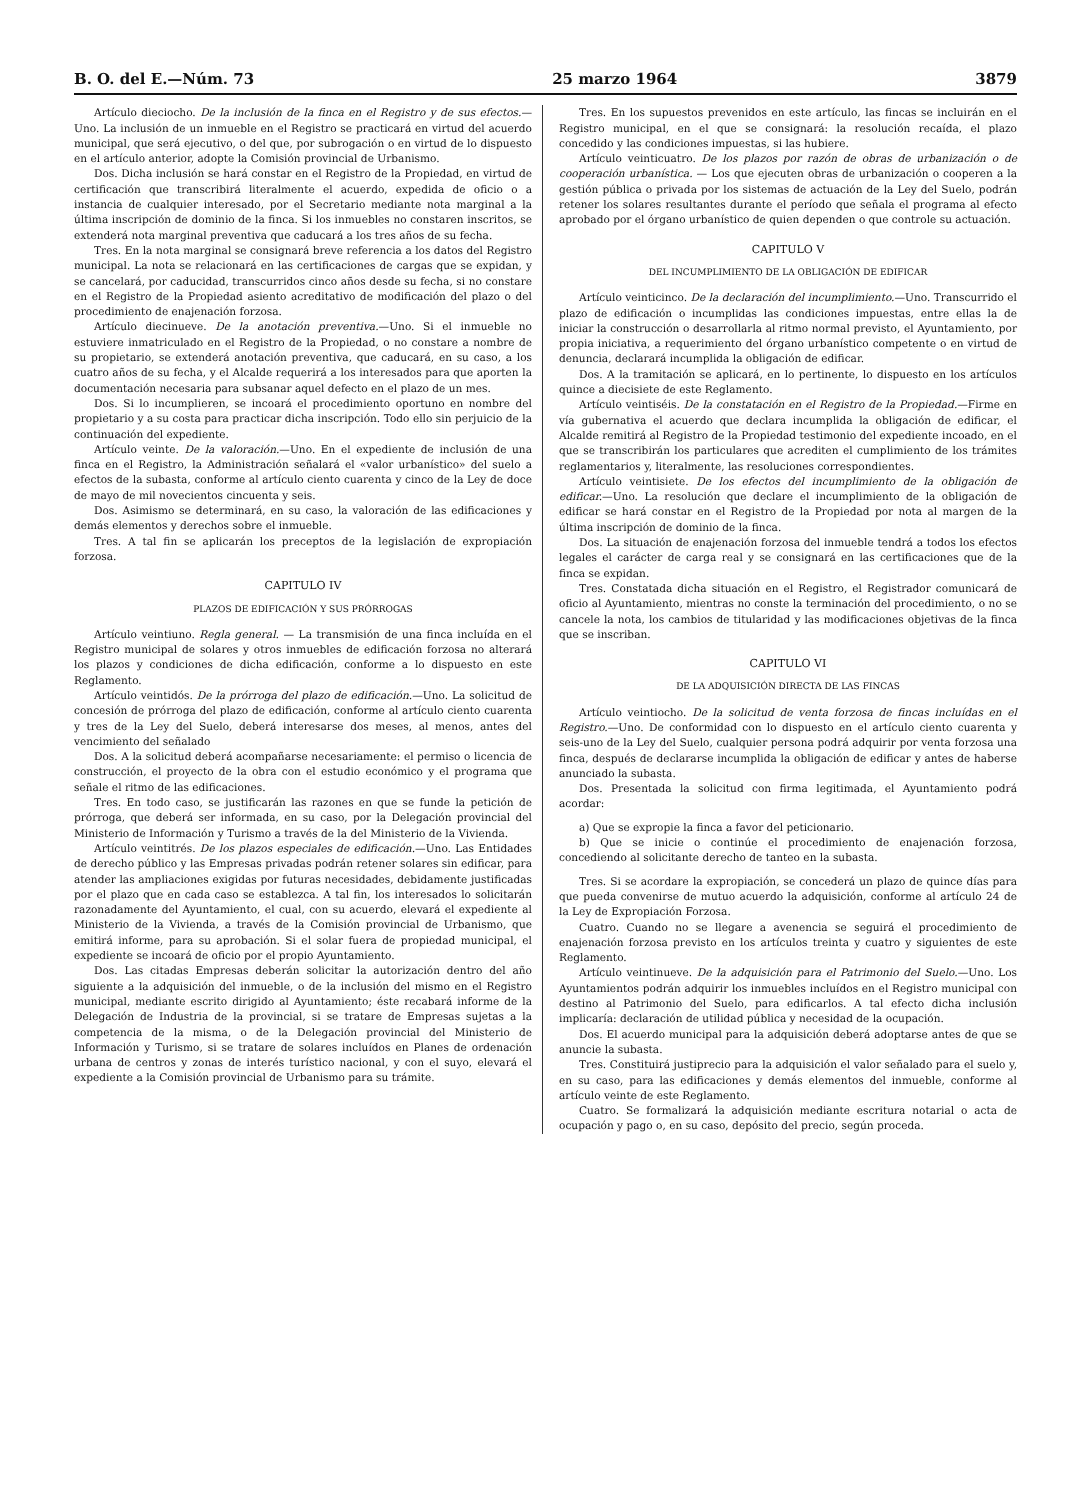B. O. del E.—Núm. 73 25 marzo 1964 3879
Artículo dieciocho. De la inclusión de la finca en el Registro y de sus efectos.—Uno. La inclusión de un inmueble en el Registro se practicará en virtud del acuerdo municipal, que será ejecutivo, o del que, por subrogación o en virtud de lo dispuesto en el artículo anterior, adopte la Comisión provincial de Urbanismo.
Dos. Dicha inclusión se hará constar en el Registro de la Propiedad, en virtud de certificación que transcribirá literalmente el acuerdo, expedida de oficio o a instancia de cualquier interesado, por el Secretario mediante nota marginal a la última inscripción de dominio de la finca. Si los inmuebles no constaren inscritos, se extenderá nota marginal preventiva que caducará a los tres años de su fecha.
Tres. En la nota marginal se consignará breve referencia a los datos del Registro municipal. La nota se relacionará en las certificaciones de cargas que se expidan, y se cancelará, por caducidad, transcurridos cinco años desde su fecha, si no constare en el Registro de la Propiedad asiento acreditativo de modificación del plazo o del procedimiento de enajenación forzosa.
Artículo diecinueve. De la anotación preventiva.—Uno. Si el inmueble no estuviere inmatriculado en el Registro de la Propiedad, o no constare a nombre de su propietario, se extenderá anotación preventiva, que caducará, en su caso, a los cuatro años de su fecha, y el Alcalde requerirá a los interesados para que aporten la documentación necesaria para subsanar aquel defecto en el plazo de un mes.
Dos. Si lo incumplieren, se incoará el procedimiento oportuno en nombre del propietario y a su costa para practicar dicha inscripción. Todo ello sin perjuicio de la continuación del expediente.
Artículo veinte. De la valoración.—Uno. En el expediente de inclusión de una finca en el Registro, la Administración señalará el «valor urbanístico» del suelo a efectos de la subasta, conforme al artículo ciento cuarenta y cinco de la Ley de doce de mayo de mil novecientos cincuenta y seis.
Dos. Asimismo se determinará, en su caso, la valoración de las edificaciones y demás elementos y derechos sobre el inmueble.
Tres. A tal fin se aplicarán los preceptos de la legislación de expropiación forzosa.
CAPITULO IV
PLAZOS DE EDIFICACIÓN Y SUS PRÓRROGAS
Artículo veintiuno. Regla general. — La transmisión de una finca incluída en el Registro municipal de solares y otros inmuebles de edificación forzosa no alterará los plazos y condiciones de dicha edificación, conforme a lo dispuesto en este Reglamento.
Artículo veintidós. De la prórroga del plazo de edificación.—Uno. La solicitud de concesión de prórroga del plazo de edificación, conforme al artículo ciento cuarenta y tres de la Ley del Suelo, deberá interesarse dos meses, al menos, antes del vencimiento del señalado
Dos. A la solicitud deberá acompañarse necesariamente: el permiso o licencia de construcción, el proyecto de la obra con el estudio económico y el programa que señale el ritmo de las edificaciones.
Tres. En todo caso, se justificarán las razones en que se funde la petición de prórroga, que deberá ser informada, en su caso, por la Delegación provincial del Ministerio de Información y Turismo a través de la del Ministerio de la Vivienda.
Artículo veintitrés. De los plazos especiales de edificación.—Uno. Las Entidades de derecho público y las Empresas privadas podrán retener solares sin edificar, para atender las ampliaciones exigidas por futuras necesidades, debidamente justificadas por el plazo que en cada caso se establezca. A tal fin, los interesados lo solicitarán razonadamente del Ayuntamiento, el cual, con su acuerdo, elevará el expediente al Ministerio de la Vivienda, a través de la Comisión provincial de Urbanismo, que emitirá informe, para su aprobación. Si el solar fuera de propiedad municipal, el expediente se incoará de oficio por el propio Ayuntamiento.
Dos. Las citadas Empresas deberán solicitar la autorización dentro del año siguiente a la adquisición del inmueble, o de la inclusión del mismo en el Registro municipal, mediante escrito dirigido al Ayuntamiento; éste recabará informe de la Delegación de Industria de la provincial, si se tratare de Empresas sujetas a la competencia de la misma, o de la Delegación provincial del Ministerio de Información y Turismo, si se tratare de solares incluídos en Planes de ordenación urbana de centros y zonas de interés turístico nacional, y con el suyo, elevará el expediente a la Comisión provincial de Urbanismo para su trámite.
Tres. En los supuestos prevenidos en este artículo, las fincas se incluirán en el Registro municipal, en el que se consignará: la resolución recaída, el plazo concedido y las condiciones impuestas, si las hubiere.
Artículo veinticuatro. De los plazos por razón de obras de urbanización o de cooperación urbanística. — Los que ejecuten obras de urbanización o cooperen a la gestión pública o privada por los sistemas de actuación de la Ley del Suelo, podrán retener los solares resultantes durante el período que señala el programa al efecto aprobado por el órgano urbanístico de quien dependen o que controle su actuación.
CAPITULO V
DEL INCUMPLIMIENTO DE LA OBLIGACIÓN DE EDIFICAR
Artículo veinticinco. De la declaración del incumplimiento.—Uno. Transcurrido el plazo de edificación o incumplidas las condiciones impuestas, entre ellas la de iniciar la construcción o desarrollarla al ritmo normal previsto, el Ayuntamiento, por propia iniciativa, a requerimiento del órgano urbanístico competente o en virtud de denuncia, declarará incumplida la obligación de edificar.
Dos. A la tramitación se aplicará, en lo pertinente, lo dispuesto en los artículos quince a diecisiete de este Reglamento.
Artículo veintiséis. De la constatación en el Registro de la Propiedad.—Firme en vía gubernativa el acuerdo que declara incumplida la obligación de edificar, el Alcalde remitirá al Registro de la Propiedad testimonio del expediente incoado, en el que se transcribirán los particulares que acrediten el cumplimiento de los trámites reglamentarios y, literalmente, las resoluciones correspondientes.
Artículo veintisiete. De los efectos del incumplimiento de la obligación de edificar.—Uno. La resolución que declare el incumplimiento de la obligación de edificar se hará constar en el Registro de la Propiedad por nota al margen de la última inscripción de dominio de la finca.
Dos. La situación de enajenación forzosa del inmueble tendrá a todos los efectos legales el carácter de carga real y se consignará en las certificaciones que de la finca se expidan.
Tres. Constatada dicha situación en el Registro, el Registrador comunicará de oficio al Ayuntamiento, mientras no conste la terminación del procedimiento, o no se cancele la nota, los cambios de titularidad y las modificaciones objetivas de la finca que se inscriban.
CAPITULO VI
DE LA ADQUISICIÓN DIRECTA DE LAS FINCAS
Artículo veintiocho. De la solicitud de venta forzosa de fincas incluídas en el Registro.—Uno. De conformidad con lo dispuesto en el artículo ciento cuarenta y seis-uno de la Ley del Suelo, cualquier persona podrá adquirir por venta forzosa una finca, después de declararse incumplida la obligación de edificar y antes de haberse anunciado la subasta.
Dos. Presentada la solicitud con firma legitimada, el Ayuntamiento podrá acordar:
a) Que se expropie la finca a favor del peticionario.
b) Que se inicie o continúe el procedimiento de enajenación forzosa, concediendo al solicitante derecho de tanteo en la subasta.
Tres. Si se acordare la expropiación, se concederá un plazo de quince días para que pueda convenirse de mutuo acuerdo la adquisición, conforme al artículo 24 de la Ley de Expropiación Forzosa.
Cuatro. Cuando no se llegare a avenencia se seguirá el procedimiento de enajenación forzosa previsto en los artículos treinta y cuatro y siguientes de este Reglamento.
Artículo veintinueve. De la adquisición para el Patrimonio del Suelo.—Uno. Los Ayuntamientos podrán adquirir los inmuebles incluídos en el Registro municipal con destino al Patrimonio del Suelo, para edificarlos. A tal efecto dicha inclusión implicaría: declaración de utilidad pública y necesidad de la ocupación.
Dos. El acuerdo municipal para la adquisición deberá adoptarse antes de que se anuncie la subasta.
Tres. Constituirá justiprecio para la adquisición el valor señalado para el suelo y, en su caso, para las edificaciones y demás elementos del inmueble, conforme al artículo veinte de este Reglamento.
Cuatro. Se formalizará la adquisición mediante escritura notarial o acta de ocupación y pago o, en su caso, depósito del precio, según proceda.